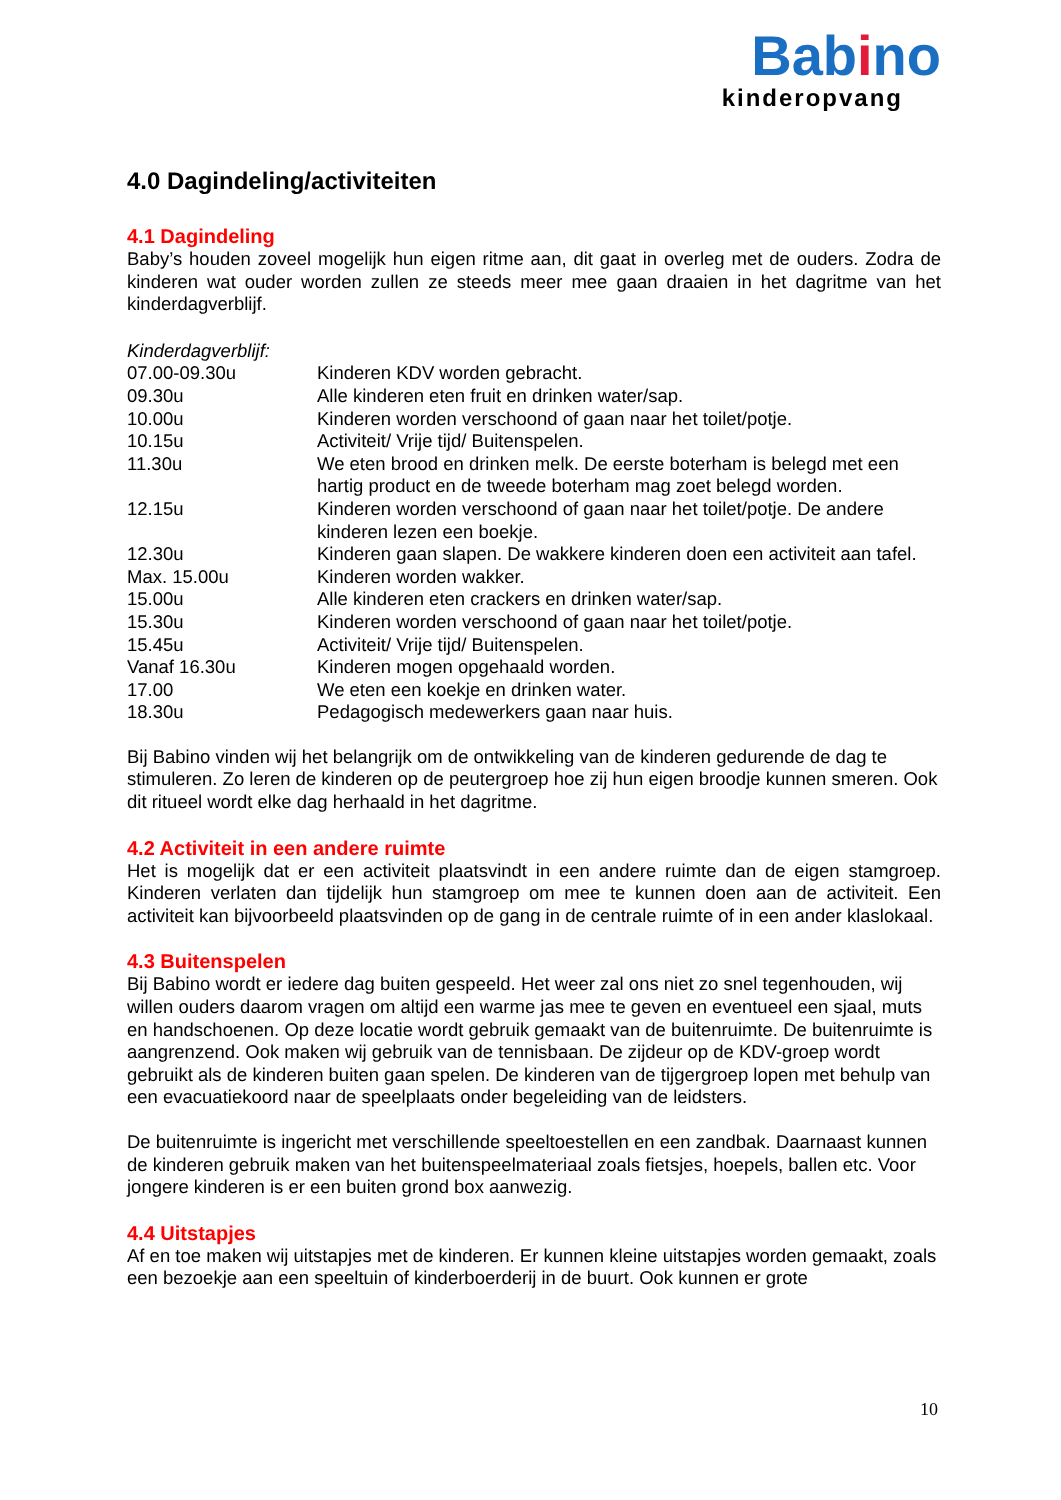Babino
kinderopvang
4.0 Dagindeling/activiteiten
4.1 Dagindeling
Baby’s houden zoveel mogelijk hun eigen ritme aan, dit gaat in overleg met de ouders. Zodra de kinderen wat ouder worden zullen ze steeds meer mee gaan draaien in het dagritme van het kinderdagverblijf.
Kinderdagverblijf:
| 07.00-09.30u | Kinderen KDV worden gebracht. |
| 09.30u | Alle kinderen eten fruit en drinken water/sap. |
| 10.00u | Kinderen worden verschoond of gaan naar het toilet/potje. |
| 10.15u | Activiteit/ Vrije tijd/ Buitenspelen. |
| 11.30u | We eten brood en drinken melk. De eerste boterham is belegd met een hartig product en de tweede boterham mag zoet belegd worden. |
| 12.15u | Kinderen worden verschoond of gaan naar het toilet/potje. De andere kinderen lezen een boekje. |
| 12.30u | Kinderen gaan slapen. De wakkere kinderen doen een activiteit aan tafel. |
| Max. 15.00u | Kinderen worden wakker. |
| 15.00u | Alle kinderen eten crackers en drinken water/sap. |
| 15.30u | Kinderen worden verschoond of gaan naar het toilet/potje. |
| 15.45u | Activiteit/ Vrije tijd/ Buitenspelen. |
| Vanaf 16.30u | Kinderen mogen opgehaald worden. |
| 17.00 | We eten een koekje en drinken water. |
| 18.30u | Pedagogisch medewerkers gaan naar huis. |
Bij Babino vinden wij het belangrijk om de ontwikkeling van de kinderen gedurende de dag te stimuleren. Zo leren de kinderen op de peutergroep hoe zij hun eigen broodje kunnen smeren. Ook dit ritueel wordt elke dag herhaald in het dagritme.
4.2 Activiteit in een andere ruimte
Het is mogelijk dat er een activiteit plaatsvindt in een andere ruimte dan de eigen stamgroep. Kinderen verlaten dan tijdelijk hun stamgroep om mee te kunnen doen aan de activiteit. Een activiteit kan bijvoorbeeld plaatsvinden op de gang in de centrale ruimte of in een ander klaslokaal.
4.3 Buitenspelen
Bij Babino wordt er iedere dag buiten gespeeld. Het weer zal ons niet zo snel tegenhouden, wij willen ouders daarom vragen om altijd een warme jas mee te geven en eventueel een sjaal, muts en handschoenen. Op deze locatie wordt gebruik gemaakt van de buitenruimte. De buitenruimte is aangrenzend. Ook maken wij gebruik van de tennisbaan. De zijdeur op de KDV-groep wordt gebruikt als de kinderen buiten gaan spelen. De kinderen van de tijgergroep lopen met behulp van een evacuatiekoord naar de speelplaats onder begeleiding van de leidsters.
De buitenruimte is ingericht met verschillende speeltoestellen en een zandbak. Daarnaast kunnen de kinderen gebruik maken van het buitenspeelmateriaal zoals fietsjes, hoepels, ballen etc. Voor jongere kinderen is er een buiten grond box aanwezig.
4.4 Uitstapjes
Af en toe maken wij uitstapjes met de kinderen. Er kunnen kleine uitstapjes worden gemaakt, zoals een bezoekje aan een speeltuin of kinderboerderij in de buurt. Ook kunnen er grote
10